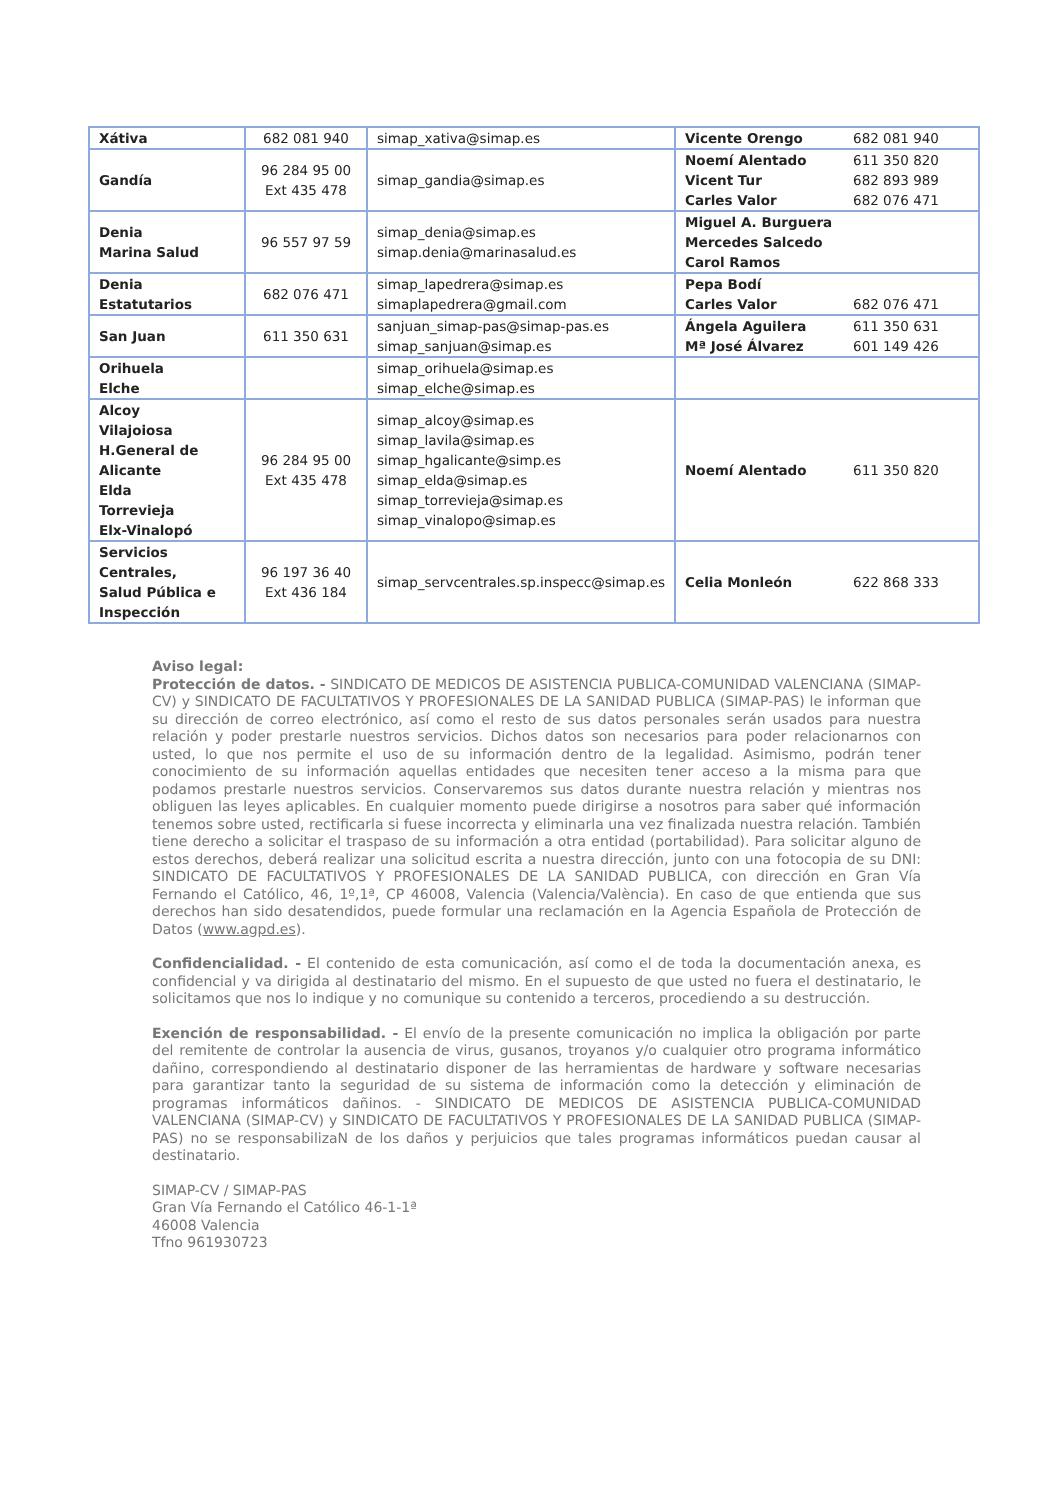| Xátiva | 682 081 940 | simap_xativa@simap.es | Vicente Orengo | 682 081 940 |
| Gandía | 96 284 95 00 Ext 435 478 | simap_gandia@simap.es | Noemí Alentado Vicent Tur Carles Valor | 611 350 820 682 893 989 682 076 471 |
| Denia Marina Salud | 96 557 97 59 | simap_denia@simap.es simap.denia@marinasalud.es | Miguel A. Burguera Mercedes Salcedo Carol Ramos | |
| Denia Estatutarios | 682 076 471 | simap_lapedrera@simap.es simaplapedrera@gmail.com | Pepa Bodí Carles Valor | 682 076 471 |
| San Juan | 611 350 631 | sanjuan_simap-pas@simap-pas.es simap_sanjuan@simap.es | Ángela Aguilera Mª José Álvarez | 611 350 631 601 149 426 |
| Orihuela Elche | | simap_orihuela@simap.es simap_elche@simap.es | | |
| Alcoy Vilajoiosa H.General de Alicante Elda Torrevieja Elx-Vinalopó | 96 284 95 00 Ext 435 478 | simap_alcoy@simap.es simap_lavila@simap.es simap_hgalicante@simp.es simap_elda@simap.es simap_torrevieja@simap.es simap_vinalopo@simap.es | Noemí Alentado | 611 350 820 |
| Servicios Centrales, Salud Pública e Inspección | 96 197 36 40 Ext 436 184 | simap_servcentrales.sp.inspecc@simap.es | Celia Monleón | 622 868 333 |
Aviso legal:
Protección de datos. - SINDICATO DE MEDICOS DE ASISTENCIA PUBLICA-COMUNIDAD VALENCIANA (SIMAP-CV) y SINDICATO DE FACULTATIVOS Y PROFESIONALES DE LA SANIDAD PUBLICA (SIMAP-PAS) le informan que su dirección de correo electrónico, así como el resto de sus datos personales serán usados para nuestra relación y poder prestarle nuestros servicios. Dichos datos son necesarios para poder relacionarnos con usted, lo que nos permite el uso de su información dentro de la legalidad. Asimismo, podrán tener conocimiento de su información aquellas entidades que necesiten tener acceso a la misma para que podamos prestarle nuestros servicios. Conservaremos sus datos durante nuestra relación y mientras nos obliguen las leyes aplicables. En cualquier momento puede dirigirse a nosotros para saber qué información tenemos sobre usted, rectificarla si fuese incorrecta y eliminarla una vez finalizada nuestra relación. También tiene derecho a solicitar el traspaso de su información a otra entidad (portabilidad). Para solicitar alguno de estos derechos, deberá realizar una solicitud escrita a nuestra dirección, junto con una fotocopia de su DNI: SINDICATO DE FACULTATIVOS Y PROFESIONALES DE LA SANIDAD PUBLICA, con dirección en Gran Vía Fernando el Católico, 46, 1º,1ª, CP 46008, Valencia (Valencia/València). En caso de que entienda que sus derechos han sido desatendidos, puede formular una reclamación en la Agencia Española de Protección de Datos (www.agpd.es).
Confidencialidad. - El contenido de esta comunicación, así como el de toda la documentación anexa, es confidencial y va dirigida al destinatario del mismo. En el supuesto de que usted no fuera el destinatario, le solicitamos que nos lo indique y no comunique su contenido a terceros, procediendo a su destrucción.
Exención de responsabilidad. - El envío de la presente comunicación no implica la obligación por parte del remitente de controlar la ausencia de virus, gusanos, troyanos y/o cualquier otro programa informático dañino, correspondiendo al destinatario disponer de las herramientas de hardware y software necesarias para garantizar tanto la seguridad de su sistema de información como la detección y eliminación de programas informáticos dañinos. - SINDICATO DE MEDICOS DE ASISTENCIA PUBLICA-COMUNIDAD VALENCIANA (SIMAP-CV) y SINDICATO DE FACULTATIVOS Y PROFESIONALES DE LA SANIDAD PUBLICA (SIMAP-PAS) no se responsabilizaN de los daños y perjuicios que tales programas informáticos puedan causar al destinatario.
SIMAP-CV / SIMAP-PAS
Gran Vía Fernando el Católico 46-1-1ª
46008 Valencia
Tfno 961930723